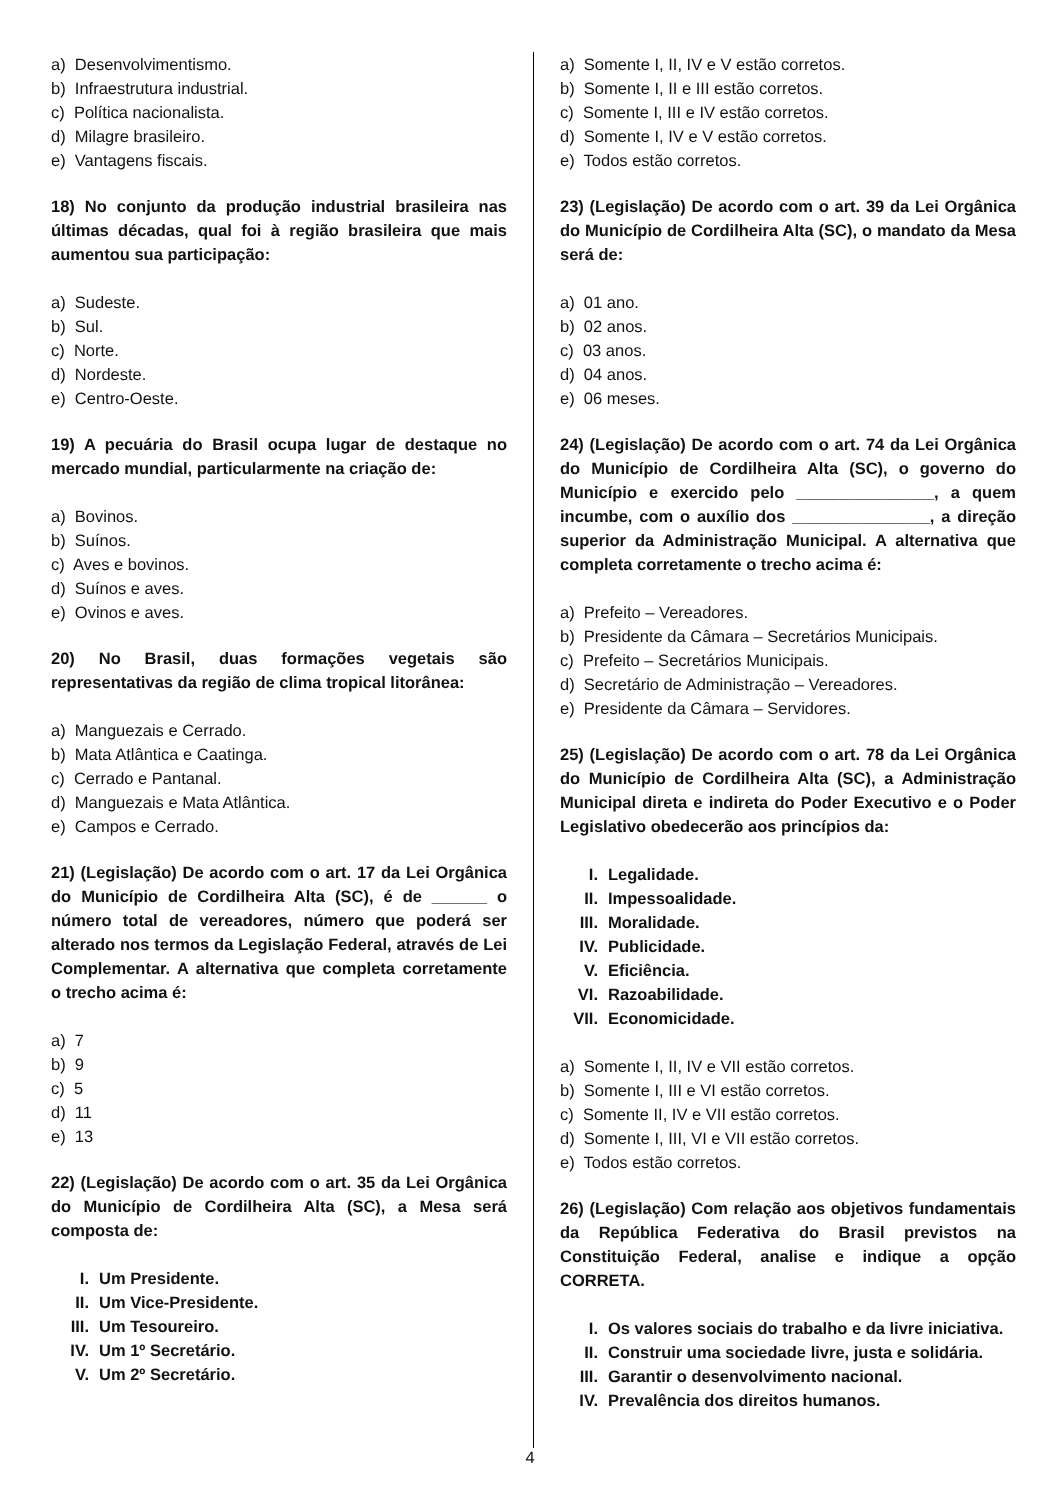a) Desenvolvimentismo.
b) Infraestrutura industrial.
c) Política nacionalista.
d) Milagre brasileiro.
e) Vantagens fiscais.
18) No conjunto da produção industrial brasileira nas últimas décadas, qual foi à região brasileira que mais aumentou sua participação:
a) Sudeste.
b) Sul.
c) Norte.
d) Nordeste.
e) Centro-Oeste.
19) A pecuária do Brasil ocupa lugar de destaque no mercado mundial, particularmente na criação de:
a) Bovinos.
b) Suínos.
c) Aves e bovinos.
d) Suínos e aves.
e) Ovinos e aves.
20) No Brasil, duas formações vegetais são representativas da região de clima tropical litorânea:
a) Manguezais e Cerrado.
b) Mata Atlântica e Caatinga.
c) Cerrado e Pantanal.
d) Manguezais e Mata Atlântica.
e) Campos e Cerrado.
21) (Legislação) De acordo com o art. 17 da Lei Orgânica do Município de Cordilheira Alta (SC), é de ______ o número total de vereadores, número que poderá ser alterado nos termos da Legislação Federal, através de Lei Complementar. A alternativa que completa corretamente o trecho acima é:
a) 7
b) 9
c) 5
d) 11
e) 13
22) (Legislação) De acordo com o art. 35 da Lei Orgânica do Município de Cordilheira Alta (SC), a Mesa será composta de:
I. Um Presidente.
II. Um Vice-Presidente.
III. Um Tesoureiro.
IV. Um 1º Secretário.
V. Um 2º Secretário.
a) Somente I, II, IV e V estão corretos.
b) Somente I, II e III estão corretos.
c) Somente I, III e IV estão corretos.
d) Somente I, IV e V estão corretos.
e) Todos estão corretos.
23) (Legislação) De acordo com o art. 39 da Lei Orgânica do Município de Cordilheira Alta (SC), o mandato da Mesa será de:
a) 01 ano.
b) 02 anos.
c) 03 anos.
d) 04 anos.
e) 06 meses.
24) (Legislação) De acordo com o art. 74 da Lei Orgânica do Município de Cordilheira Alta (SC), o governo do Município e exercido pelo _______________, a quem incumbe, com o auxílio dos _______________, a direção superior da Administração Municipal. A alternativa que completa corretamente o trecho acima é:
a) Prefeito – Vereadores.
b) Presidente da Câmara – Secretários Municipais.
c) Prefeito – Secretários Municipais.
d) Secretário de Administração – Vereadores.
e) Presidente da Câmara – Servidores.
25) (Legislação) De acordo com o art. 78 da Lei Orgânica do Município de Cordilheira Alta (SC), a Administração Municipal direta e indireta do Poder Executivo e o Poder Legislativo obedecerão aos princípios da:
I. Legalidade.
II. Impessoalidade.
III. Moralidade.
IV. Publicidade.
V. Eficiência.
VI. Razoabilidade.
VII. Economicidade.
a) Somente I, II, IV e VII estão corretos.
b) Somente I, III e VI estão corretos.
c) Somente II, IV e VII estão corretos.
d) Somente I, III, VI e VII estão corretos.
e) Todos estão corretos.
26) (Legislação) Com relação aos objetivos fundamentais da República Federativa do Brasil previstos na Constituição Federal, analise e indique a opção CORRETA.
I. Os valores sociais do trabalho e da livre iniciativa.
II. Construir uma sociedade livre, justa e solidária.
III. Garantir o desenvolvimento nacional.
IV. Prevalência dos direitos humanos.
4